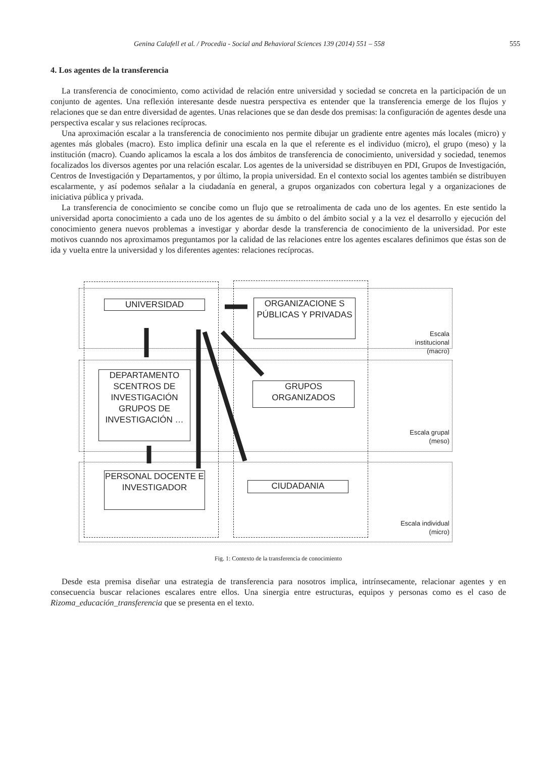Genina Calafell et al. / Procedia - Social and Behavioral Sciences 139 (2014) 551 – 558 555
4. Los agentes de la transferencia
La transferencia de conocimiento, como actividad de relación entre universidad y sociedad se concreta en la participación de un conjunto de agentes. Una reflexión interesante desde nuestra perspectiva es entender que la transferencia emerge de los flujos y relaciones que se dan entre diversidad de agentes. Unas relaciones que se dan desde dos premisas: la configuración de agentes desde una perspectiva escalar y sus relaciones recíprocas.
Una aproximación escalar a la transferencia de conocimiento nos permite dibujar un gradiente entre agentes más locales (micro) y agentes más globales (macro). Esto implica definir una escala en la que el referente es el individuo (micro), el grupo (meso) y la institución (macro). Cuando aplicamos la escala a los dos ámbitos de transferencia de conocimiento, universidad y sociedad, tenemos focalizados los diversos agentes por una relación escalar. Los agentes de la universidad se distribuyen en PDI, Grupos de Investigación, Centros de Investigación y Departamentos, y por último, la propia universidad. En el contexto social los agentes también se distribuyen escalarmente, y así podemos señalar a la ciudadanía en general, a grupos organizados con cobertura legal y a organizaciones de iniciativa pública y privada.
La transferencia de conocimiento se concibe como un flujo que se retroalimenta de cada uno de los agentes. En este sentido la universidad aporta conocimiento a cada uno de los agentes de su ámbito o del ámbito social y a la vez el desarrollo y ejecución del conocimiento genera nuevos problemas a investigar y abordar desde la transferencia de conocimiento de la universidad. Por este motivos cuanndo nos aproximamos preguntamos por la calidad de las relaciones entre los agentes escalares definimos que éstas son de ida y vuelta entre la universidad y los diferentes agentes: relaciones recíprocas.
UNIVERSIDAD
ORGANIZACIONE S PÚBLICAS Y PRIVADAS
DEPARTAMENTO SCENTROS DE INVESTIGACIÓN GRUPOS DE INVESTIGACIÓN …
GRUPOS ORGANIZADOS
PERSONAL DOCENTE E INVESTIGADOR
CIUDADANIA
Escala institucional
(macro)
Escala grupal
(meso)
Escala individual
(micro)
Fig. 1: Contexto de la transferencia de conocimiento
Desde esta premisa diseñar una estrategia de transferencia para nosotros implica, intrínsecamente, relacionar agentes y en consecuencia buscar relaciones escalares entre ellos. Una sinergia entre estructuras, equipos y personas como es el caso de Rizoma_educación_transferencia que se presenta en el texto.